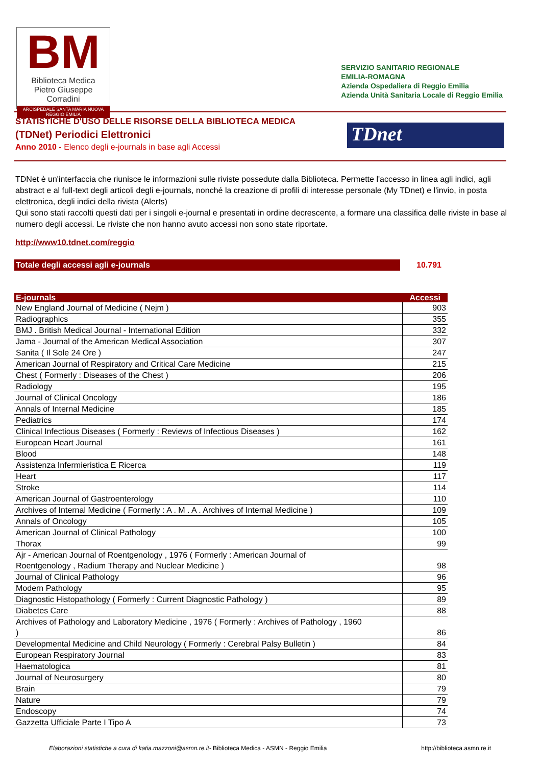BM
Biblioteca Medica
Pietro Giuseppe Corradini
ARCISPEDALE SANTA MARIA NUOVA
REGGIO EMILIA
SERVIZIO SANITARIO REGIONALE
EMILIA-ROMAGNA
Azienda Ospedaliera di Reggio Emilia
Azienda Unità Sanitaria Locale di Reggio Emilia
STATISTICHE D'USO DELLE RISORSE DELLA BIBLIOTECA MEDICA
(TDNet) Periodici Elettronici
Anno 2010 - Elenco degli e-journals in base agli Accessi
TDnet
TDNet è un'interfaccia che riunisce le informazioni sulle riviste possedute dalla Biblioteca. Permette l'accesso in linea agli indici, agli abstract e al full-text degli articoli degli e-journals, nonché la creazione di profili di interesse personale (My TDnet) e l'invio, in posta elettronica, degli indici della rivista (Alerts)
Qui sono stati raccolti questi dati per i singoli e-journal e presentati in ordine decrescente, a formare una classifica delle riviste in base al numero degli accessi. Le riviste che non hanno avuto accessi non sono state riportate.
http://www10.tdnet.com/reggio
Totale degli accessi agli e-journals 10.791
| E-journals | Accessi |
| --- | --- |
| New England Journal of Medicine ( Nejm ) | 903 |
| Radiographics | 355 |
| BMJ . British Medical Journal - International Edition | 332 |
| Jama - Journal of the American Medical Association | 307 |
| Sanita ( Il Sole 24 Ore ) | 247 |
| American Journal of Respiratory and Critical Care Medicine | 215 |
| Chest ( Formerly : Diseases of the Chest ) | 206 |
| Radiology | 195 |
| Journal of Clinical Oncology | 186 |
| Annals of Internal Medicine | 185 |
| Pediatrics | 174 |
| Clinical Infectious Diseases ( Formerly : Reviews of Infectious Diseases ) | 162 |
| European Heart Journal | 161 |
| Blood | 148 |
| Assistenza Infermieristica E Ricerca | 119 |
| Heart | 117 |
| Stroke | 114 |
| American Journal of Gastroenterology | 110 |
| Archives of Internal Medicine ( Formerly : A . M . A . Archives of Internal Medicine ) | 109 |
| Annals of Oncology | 105 |
| American Journal of Clinical Pathology | 100 |
| Thorax | 99 |
| Ajr - American Journal of Roentgenology , 1976 ( Formerly : American Journal of Roentgenology , Radium Therapy and Nuclear Medicine ) | 98 |
| Journal of Clinical Pathology | 96 |
| Modern Pathology | 95 |
| Diagnostic Histopathology ( Formerly : Current Diagnostic Pathology ) | 89 |
| Diabetes Care | 88 |
| Archives of Pathology and Laboratory Medicine , 1976 ( Formerly : Archives of Pathology , 1960 ) | 86 |
| Developmental Medicine and Child Neurology ( Formerly : Cerebral Palsy Bulletin ) | 84 |
| European Respiratory Journal | 83 |
| Haematologica | 81 |
| Journal of Neurosurgery | 80 |
| Brain | 79 |
| Nature | 79 |
| Endoscopy | 74 |
| Gazzetta Ufficiale Parte I Tipo A | 73 |
Elaborazioni statistiche a cura di katia.mazzoni@asmn.re.it- Biblioteca Medica - ASMN - Reggio Emilia
http://biblioteca.asmn.re.it